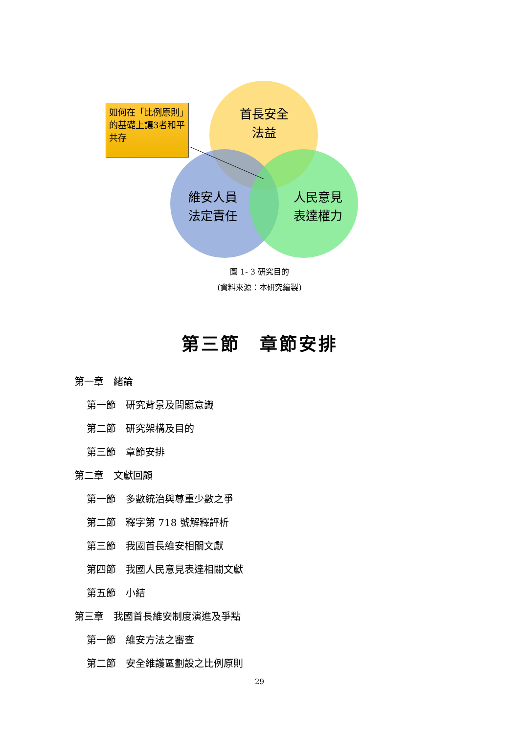首長安全
法益
維安人員
法定責任
人民意見
表達權力
如何在「比例原則」的基礎上讓3者和平共存
圖 1- 3 研究目的
(資料來源：本研究繪製)
第三節　章節安排
第一章　緒論
第一節　研究背景及問題意識
第二節　研究架構及目的
第三節　章節安排
第二章　文獻回顧
第一節　多數統治與尊重少數之爭
第二節　釋字第 718 號解釋評析
第三節　我國首長維安相關文獻
第四節　我國人民意見表達相關文獻
第五節　小結
第三章　我國首長維安制度演進及爭點
第一節　維安方法之審查
第二節　安全維護區劃設之比例原則
29